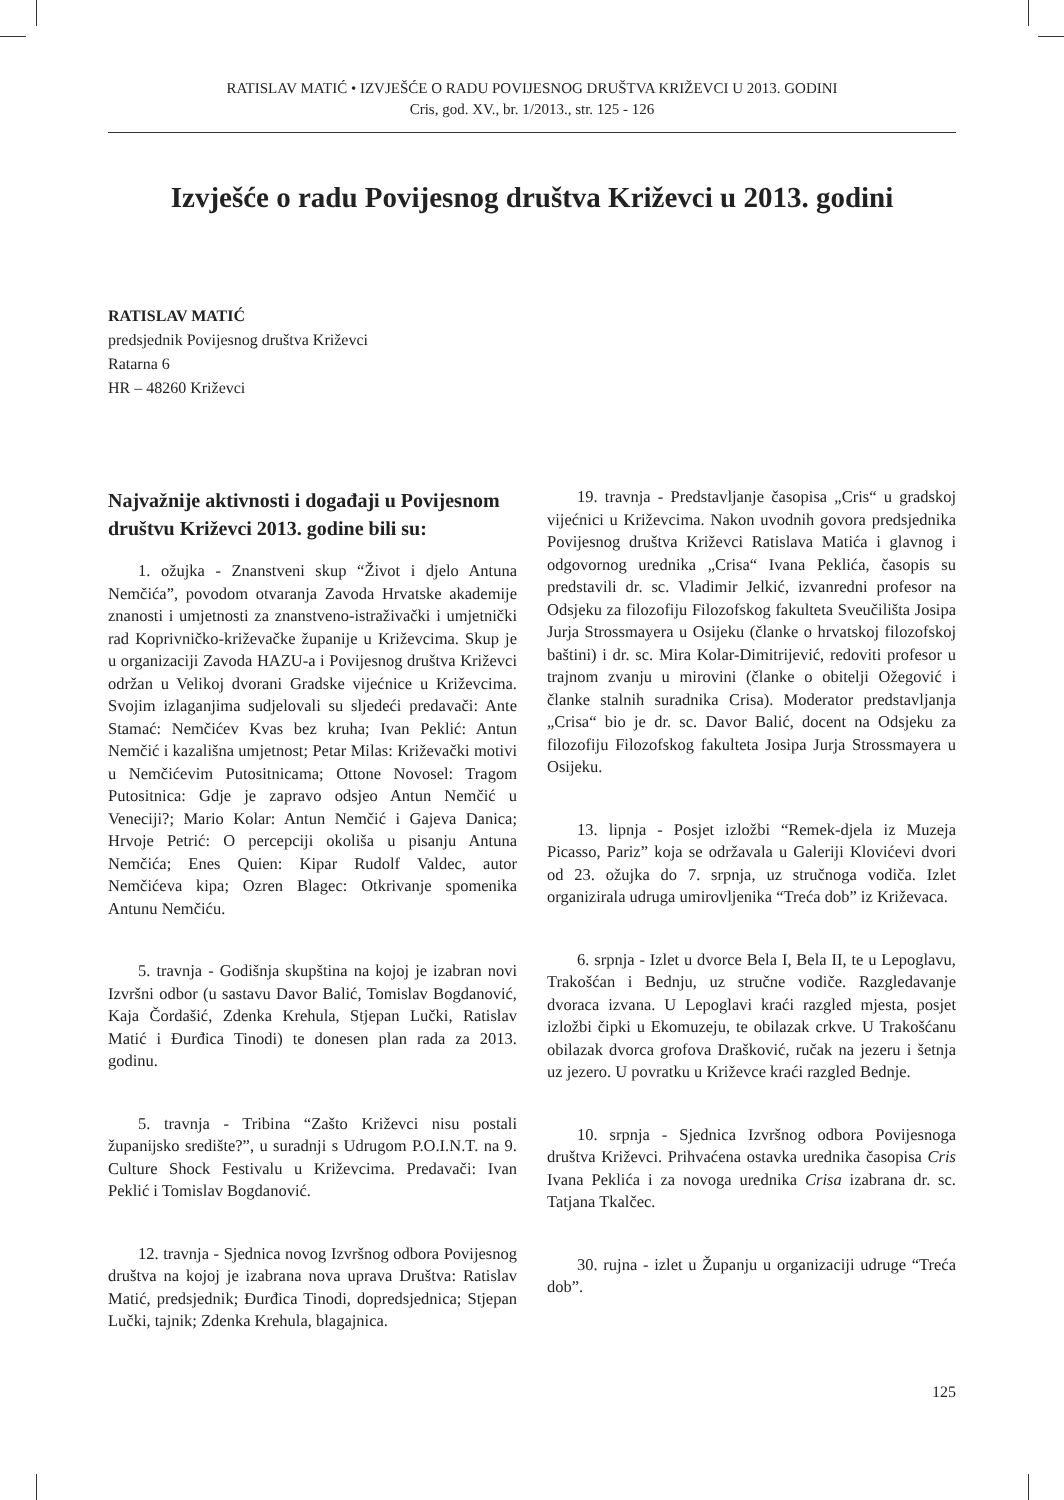RATISLAV MATIĆ • IZVJEŠĆE O RADU POVIJESNOG DRUŠTVA KRIŽEVCI U 2013. GODINI
Cris, god. XV., br. 1/2013., str. 125 - 126
Izvješće o radu Povijesnog društva Križevci u 2013. godini
RATISLAV MATIĆ
predsjednik Povijesnog društva Križevci
Ratarna 6
HR – 48260 Križevci
Najvažnije aktivnosti i događaji u Povijesnom društvu Križevci 2013. godine bili su:
1. ožujka - Znanstveni skup “Život i djelo Antuna Nemčića”, povodom otvaranja Zavoda Hrvatske akademije znanosti i umjetnosti za znanstveno-istraživački i umjetnički rad Koprivničko-križevačke županije u Križevcima. Skup je u organizaciji Zavoda HAZU-a i Povijesnog društva Križevci održan u Velikoj dvorani Gradske vijećnice u Križevcima. Svojim izlaganjima sudjelovali su sljedeći predavači: Ante Stamać: Nemčićev Kvas bez kruha; Ivan Peklić: Antun Nemčić i kazališna umjetnost; Petar Milas: Križevački motivi u Nemčićevim Putositnicama; Ottone Novosel: Tragom Putositnica: Gdje je zapravo odsjeo Antun Nemčić u Veneciji?; Mario Kolar: Antun Nemčić i Gajeva Danica; Hrvoje Petrić: O percepciji okoliša u pisanju Antuna Nemčića; Enes Quien: Kipar Rudolf Valdec, autor Nemčićeva kipa; Ozren Blagec: Otkrivanje spomenika Antunu Nemčiću.
5. travnja - Godišnja skupština na kojoj je izabran novi Izvršni odbor (u sastavu Davor Balić, Tomislav Bogdanović, Kaja Čordašić, Zdenka Krehula, Stjepan Lučki, Ratislav Matić i Đurđica Tinodi) te donesen plan rada za 2013. godinu.
5. travnja - Tribina “Zašto Križevci nisu postali županijsko središte?”, u suradnji s Udrugom P.O.I.N.T. na 9. Culture Shock Festivalu u Križevcima. Predavači: Ivan Peklić i Tomislav Bogdanović.
12. travnja - Sjednica novog Izvršnog odbora Povijesnog društva na kojoj je izabrana nova uprava Društva: Ratislav Matić, predsjednik; Đurđica Tinodi, dopredsjednica; Stjepan Lučki, tajnik; Zdenka Krehula, blagajnica.
19. travnja - Predstavljanje časopisa „Cris“ u gradskoj vijećnici u Križevcima. Nakon uvodnih govora predsjednika Povijesnog društva Križevci Ratislava Matića i glavnog i odgovornog urednika „Crisa“ Ivana Peklića, časopis su predstavili dr. sc. Vladimir Jelkić, izvanredni profesor na Odsjeku za filozofiju Filozofskog fakulteta Sveučilišta Josipa Jurja Strossmayera u Osijeku (članke o hrvatskoj filozofskoj baštini) i dr. sc. Mira Kolar-Dimitrijević, redoviti profesor u trajnom zvanju u mirovini (članke o obitelji Ožegović i članke stalnih suradnika Crisa). Moderator predstavljanja „Crisa“ bio je dr. sc. Davor Balić, docent na Odsjeku za filozofiju Filozofskog fakulteta Josipa Jurja Strossmayera u Osijeku.
13. lipnja - Posjet izložbi “Remek-djela iz Muzeja Picasso, Pariz” koja se održavala u Galeriji Klovićevi dvori od 23. ožujka do 7. srpnja, uz stručnoga vodiča. Izlet organizirala udruga umirovljenika “Treća dob” iz Križevaca.
6. srpnja - Izlet u dvorce Bela I, Bela II, te u Lepoglavu, Trakošćan i Bednju, uz stručne vodiče. Razgledavanje dvoraca izvana. U Lepoglavi kraći razgled mjesta, posjet izložbi čipki u Ekomuzeju, te obilazak crkve. U Trakošćanu obilazak dvorca grofova Drašković, ručak na jezeru i šetnja uz jezero. U povratku u Križevce kraći razgled Bednje.
10. srpnja - Sjednica Izvršnog odbora Povijesnoga društva Križevci. Prihvaćena ostavka urednika časopisa Cris Ivana Peklića i za novoga urednika Crisa izabrana dr. sc. Tatjana Tkalčec.
30. rujna - izlet u Županju u organizaciji udruge “Treća dob”.
125